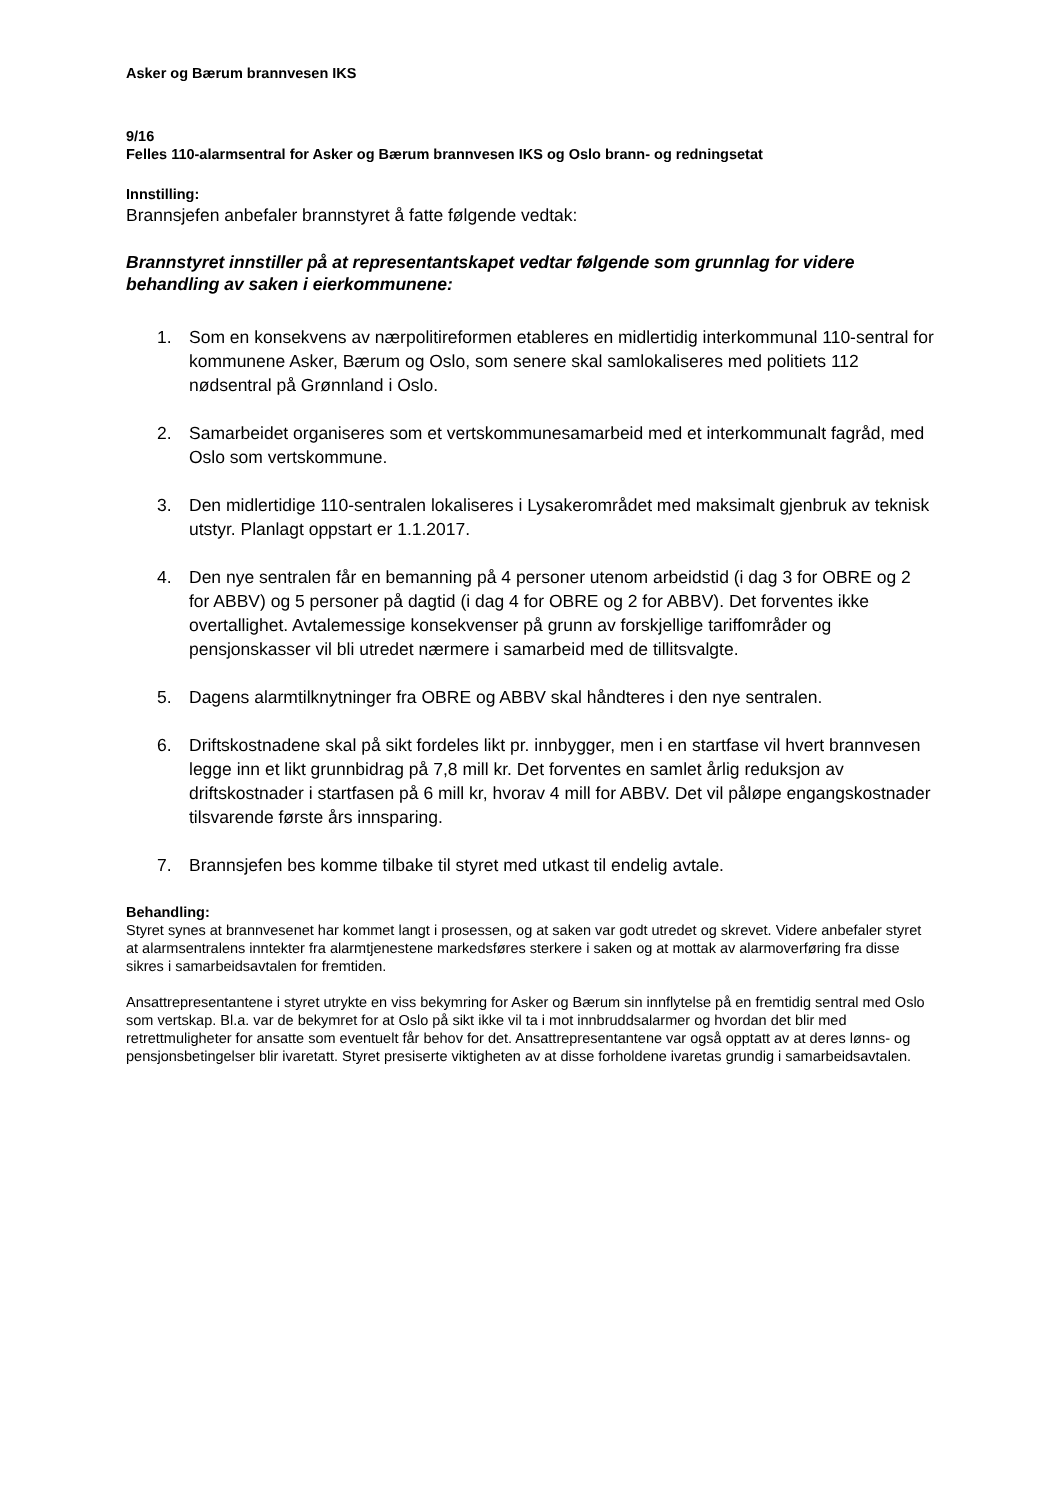Asker og Bærum brannvesen IKS
9/16
Felles 110-alarmsentral for Asker og Bærum brannvesen IKS og Oslo brann- og redningsetat
Innstilling:
Brannsjefen anbefaler brannstyret å fatte følgende vedtak:
Brannstyret innstiller på at representantskapet vedtar følgende som grunnlag for videre behandling av saken i eierkommunene:
1. Som en konsekvens av nærpolitireformen etableres en midlertidig interkommunal 110-sentral for kommunene Asker, Bærum og Oslo, som senere skal samlokaliseres med politiets 112 nødsentral på Grønnland i Oslo.
2. Samarbeidet organiseres som et vertskommunesamarbeid med et interkommunalt fagråd, med Oslo som vertskommune.
3. Den midlertidige 110-sentralen lokaliseres i Lysakerområdet med maksimalt gjenbruk av teknisk utstyr. Planlagt oppstart er 1.1.2017.
4. Den nye sentralen får en bemanning på 4 personer utenom arbeidstid (i dag 3 for OBRE og 2 for ABBV) og 5 personer på dagtid (i dag 4 for OBRE og 2 for ABBV). Det forventes ikke overtallighet. Avtalemessige konsekvenser på grunn av forskjellige tariffområder og pensjonskasser vil bli utredet nærmere i samarbeid med de tillitsvalgte.
5. Dagens alarmtilknytninger fra OBRE og ABBV skal håndteres i den nye sentralen.
6. Driftskostnadene skal på sikt fordeles likt pr. innbygger, men i en startfase vil hvert brannvesen legge inn et likt grunnbidrag på 7,8 mill kr. Det forventes en samlet årlig reduksjon av driftskostnader i startfasen på 6 mill kr, hvorav 4 mill for ABBV. Det vil påløpe engangskostnader tilsvarende første års innsparing.
7. Brannsjefen bes komme tilbake til styret med utkast til endelig avtale.
Behandling:
Styret synes at brannvesenet har kommet langt i prosessen, og at saken var godt utredet og skrevet. Videre anbefaler styret at alarmsentralens inntekter fra alarmtjenestene markedsføres sterkere i saken og at mottak av alarmoverføring fra disse sikres i samarbeidsavtalen for fremtiden.
Ansattrepresentantene i styret utrykte en viss bekymring for Asker og Bærum sin innflytelse på en fremtidig sentral med Oslo som vertskap. Bl.a. var de bekymret for at Oslo på sikt ikke vil ta i mot innbruddsalarmer og hvordan det blir med retrettmuligheter for ansatte som eventuelt får behov for det. Ansattrepresentantene var også opptatt av at deres lønns- og pensjonsbetingelser blir ivaretatt. Styret presiserte viktigheten av at disse forholdene ivaretas grundig i samarbeidsavtalen.